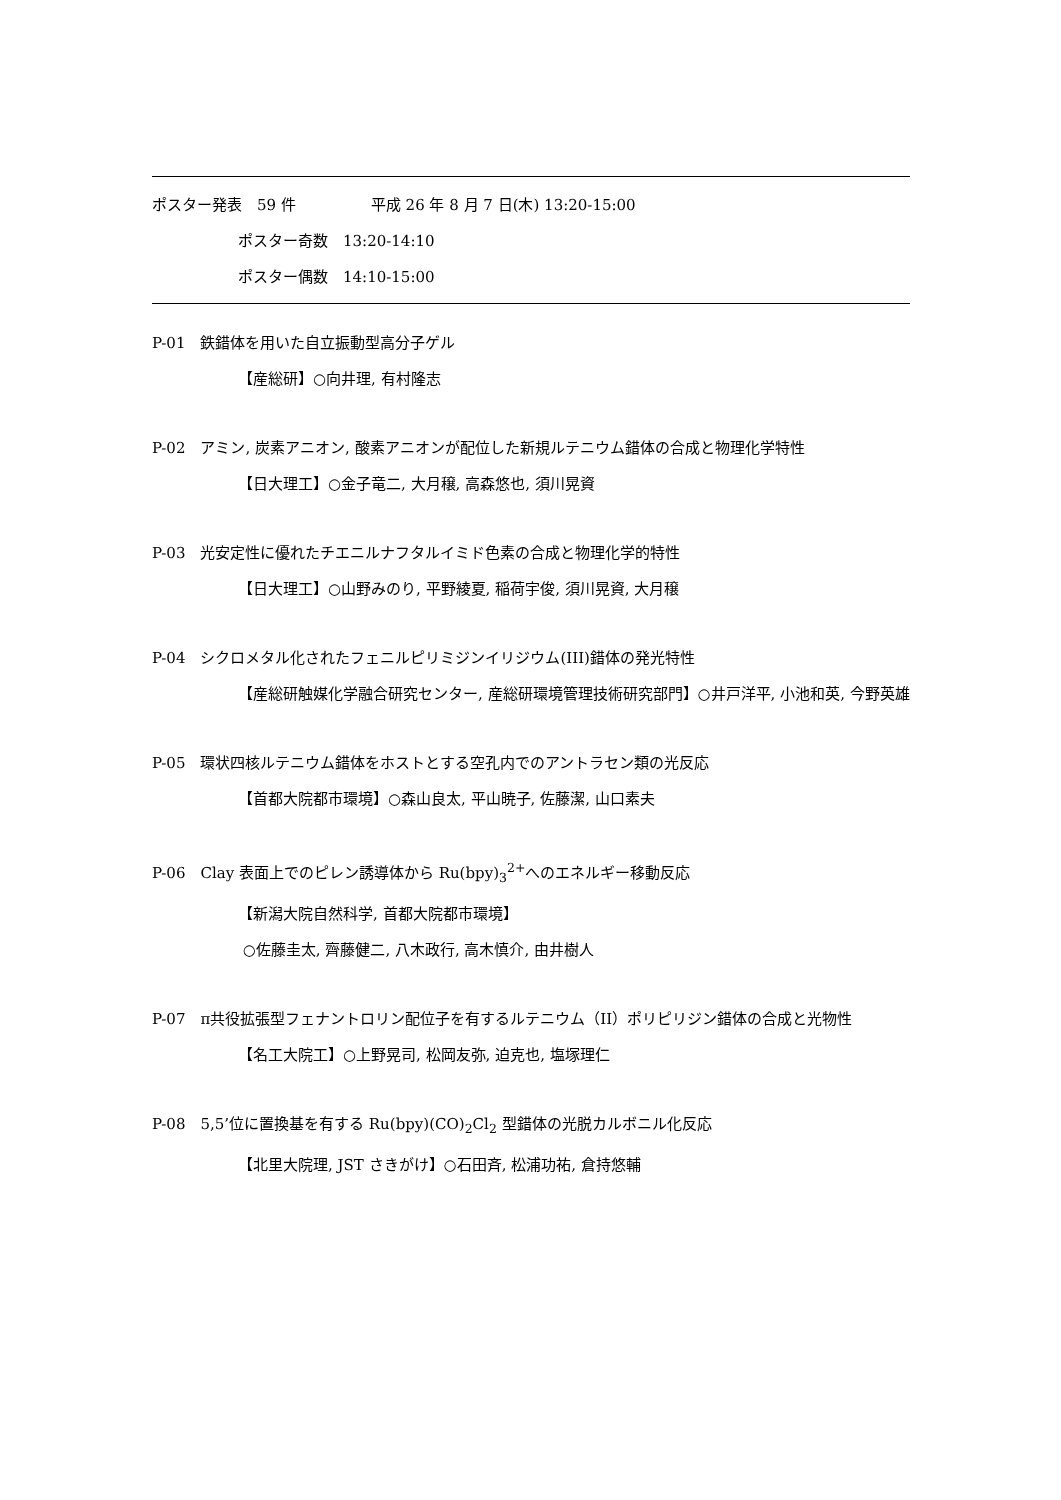ポスター発表　59 件　　　　　平成 26 年 8 月 7 日(木) 13:20-15:00
ポスター奇数　13:20-14:10
ポスター偶数　14:10-15:00
P-01　鉄錯体を用いた自立振動型高分子ゲル
【産総研】○向井理, 有村隆志
P-02　アミン, 炭素アニオン, 酸素アニオンが配位した新規ルテニウム錯体の合成と物理化学特性
【日大理工】○金子竜二, 大月穣, 高森悠也, 須川晃資
P-03　光安定性に優れたチエニルナフタルイミド色素の合成と物理化学的特性
【日大理工】○山野みのり, 平野綾夏, 稲荷宇俊, 須川晃資, 大月穣
P-04　シクロメタル化されたフェニルピリミジンイリジウム(III)錯体の発光特性
【産総研触媒化学融合研究センター, 産総研環境管理技術研究部門】○井戸洋平, 小池和英, 今野英雄
P-05　環状四核ルテニウム錯体をホストとする空孔内でのアントラセン類の光反応
【首都大院都市環境】○森山良太, 平山暁子, 佐藤潔, 山口素夫
P-06　Clay 表面上でのピレン誘導体から Ru(bpy)<sub>3</sub><sup>2+</sup>へのエネルギー移動反応
【新潟大院自然科学, 首都大院都市環境】
○佐藤圭太, 齊藤健二, 八木政行, 高木慎介, 由井樹人
P-07　π共役拡張型フェナントロリン配位子を有するルテニウム（II）ポリピリジン錯体の合成と光物性
【名工大院工】○上野晃司, 松岡友弥, 迫克也, 塩塚理仁
P-08　5,5’位に置換基を有する Ru(bpy)(CO)<sub>2</sub>Cl<sub>2</sub> 型錯体の光脱カルボニル化反応
【北里大院理, JST さきがけ】○石田斉, 松浦功祐, 倉持悠輔